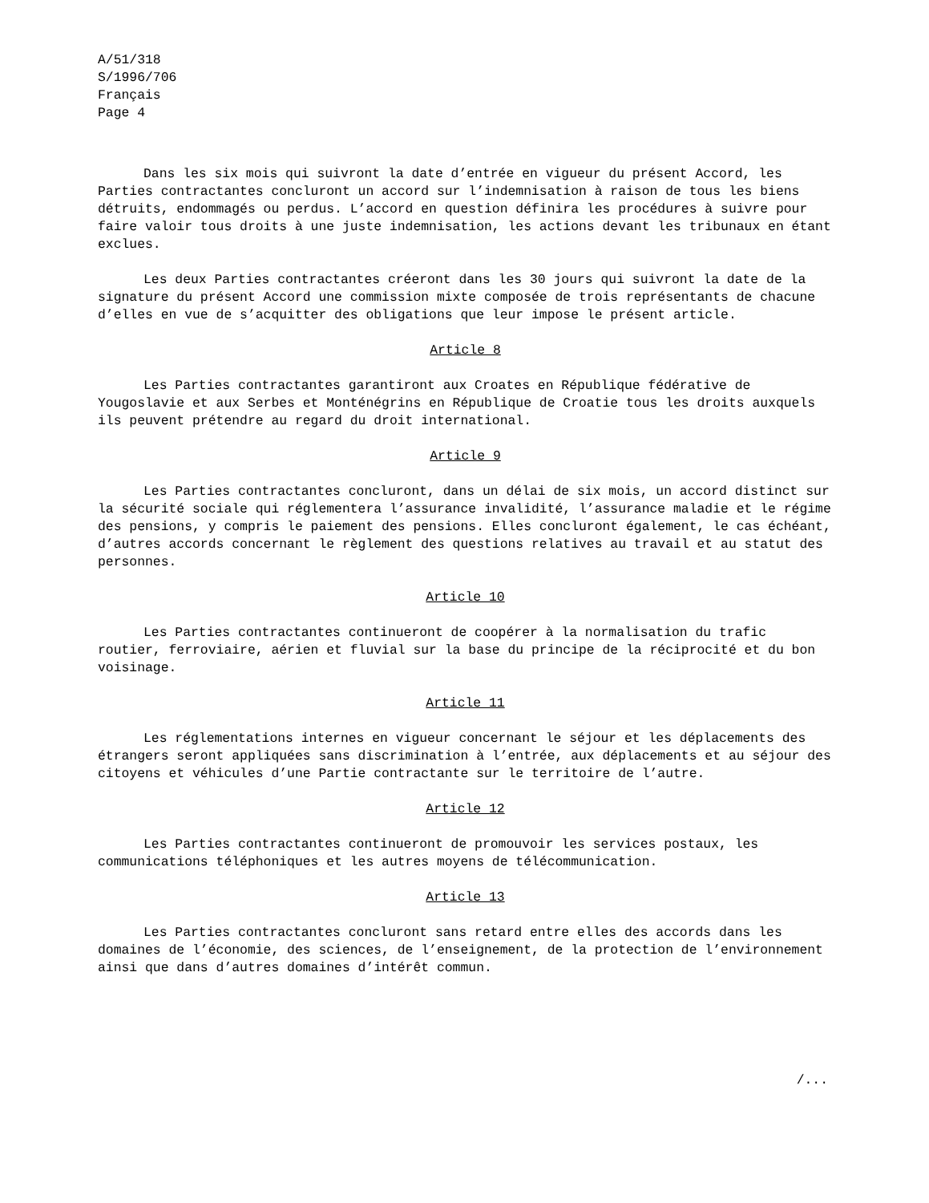A/51/318
S/1996/706
Français
Page 4
Dans les six mois qui suivront la date d’entrée en vigueur du présent Accord, les Parties contractantes concluront un accord sur l’indemnisation à raison de tous les biens détruits, endommagés ou perdus. L’accord en question définira les procédures à suivre pour faire valoir tous droits à une juste indemnisation, les actions devant les tribunaux en étant exclues.
Les deux Parties contractantes créeront dans les 30 jours qui suivront la date de la signature du présent Accord une commission mixte composée de trois représentants de chacune d’elles en vue de s’acquitter des obligations que leur impose le présent article.
Article 8
Les Parties contractantes garantiront aux Croates en République fédérative de Yougoslavie et aux Serbes et Monténégrins en République de Croatie tous les droits auxquels ils peuvent prétendre au regard du droit international.
Article 9
Les Parties contractantes concluront, dans un délai de six mois, un accord distinct sur la sécurité sociale qui réglementera l’assurance invalidité, l’assurance maladie et le régime des pensions, y compris le paiement des pensions. Elles concluront également, le cas échéant, d’autres accords concernant le règlement des questions relatives au travail et au statut des personnes.
Article 10
Les Parties contractantes continueront de coopérer à la normalisation du trafic routier, ferroviaire, aérien et fluvial sur la base du principe de la réciprocité et du bon voisinage.
Article 11
Les réglementations internes en vigueur concernant le séjour et les déplacements des étrangers seront appliquées sans discrimination à l’entrée, aux déplacements et au séjour des citoyens et véhicules d’une Partie contractante sur le territoire de l’autre.
Article 12
Les Parties contractantes continueront de promouvoir les services postaux, les communications téléphoniques et les autres moyens de télécommunication.
Article 13
Les Parties contractantes concluront sans retard entre elles des accords dans les domaines de l’économie, des sciences, de l’enseignement, de la protection de l’environnement ainsi que dans d’autres domaines d’intérêt commun.
/...